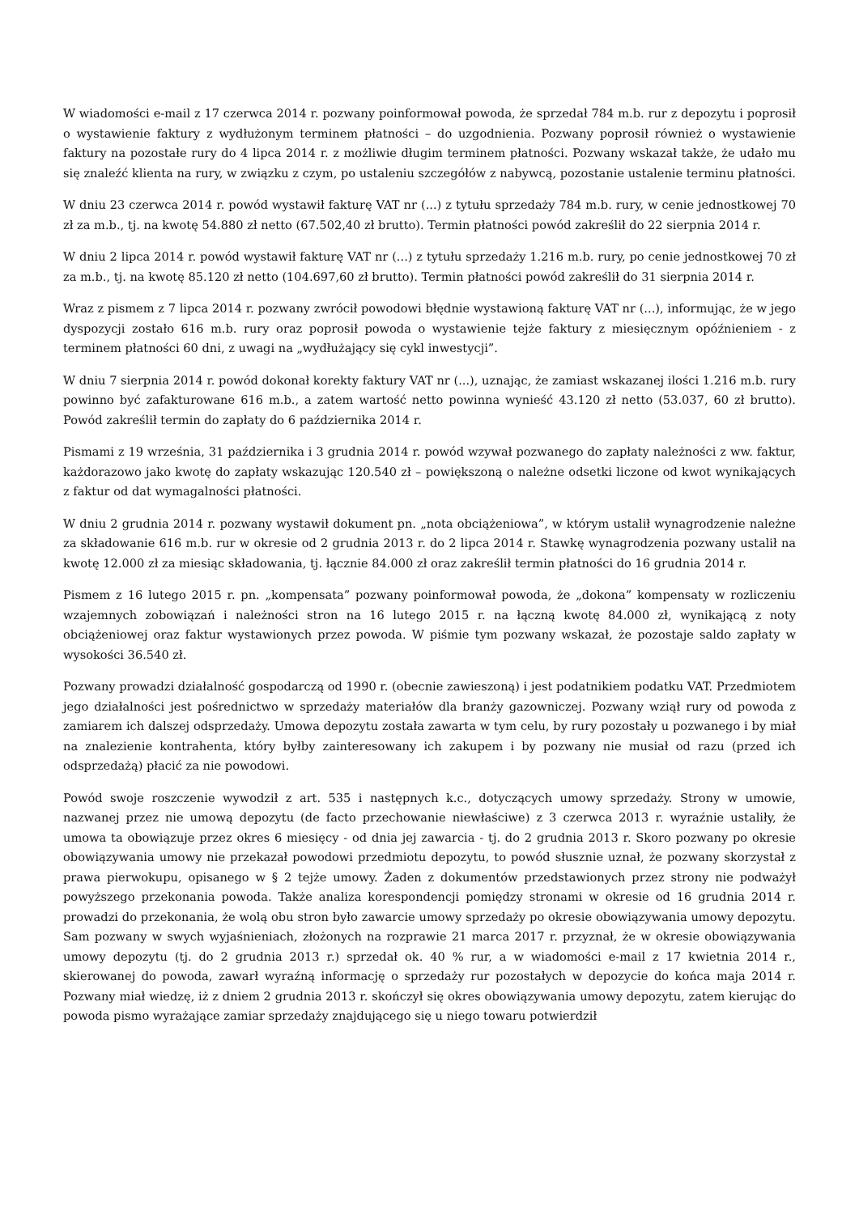W wiadomości e-mail z 17 czerwca 2014 r. pozwany poinformował powoda, że sprzedał 784 m.b. rur z depozytu i poprosił o wystawienie faktury z wydłużonym terminem płatności – do uzgodnienia. Pozwany poprosił również o wystawienie faktury na pozostałe rury do 4 lipca 2014 r. z możliwie długim terminem płatności. Pozwany wskazał także, że udało mu się znaleźć klienta na rury, w związku z czym, po ustaleniu szczegółów z nabywcą, pozostanie ustalenie terminu płatności.
W dniu 23 czerwca 2014 r. powód wystawił fakturę VAT nr (...) z tytułu sprzedaży 784 m.b. rury, w cenie jednostkowej 70 zł za m.b., tj. na kwotę 54.880 zł netto (67.502,40 zł brutto). Termin płatności powód zakreślił do 22 sierpnia 2014 r.
W dniu 2 lipca 2014 r. powód wystawił fakturę VAT nr (...) z tytułu sprzedaży 1.216 m.b. rury, po cenie jednostkowej 70 zł za m.b., tj. na kwotę 85.120 zł netto (104.697,60 zł brutto). Termin płatności powód zakreślił do 31 sierpnia 2014 r.
Wraz z pismem z 7 lipca 2014 r. pozwany zwrócił powodowi błędnie wystawioną fakturę VAT nr (...), informując, że w jego dyspozycji zostało 616 m.b. rury oraz poprosił powoda o wystawienie tejże faktury z miesięcznym opóźnieniem - z terminem płatności 60 dni, z uwagi na „wydłużający się cykl inwestycji”.
W dniu 7 sierpnia 2014 r. powód dokonał korekty faktury VAT nr (...), uznając, że zamiast wskazanej ilości 1.216 m.b. rury powinno być zafakturowane 616 m.b., a zatem wartość netto powinna wynieść 43.120 zł netto (53.037, 60 zł brutto). Powód zakreślił termin do zapłaty do 6 października 2014 r.
Pismami z 19 września, 31 października i 3 grudnia 2014 r. powód wzywał pozwanego do zapłaty należności z ww. faktur, każdorazowo jako kwotę do zapłaty wskazując 120.540 zł – powiększoną o należne odsetki liczone od kwot wynikających z faktur od dat wymagalności płatności.
W dniu 2 grudnia 2014 r. pozwany wystawił dokument pn. „nota obciążeniowa”, w którym ustalił wynagrodzenie należne za składowanie 616 m.b. rur w okresie od 2 grudnia 2013 r. do 2 lipca 2014 r. Stawkę wynagrodzenia pozwany ustalił na kwotę 12.000 zł za miesiąc składowania, tj. łącznie 84.000 zł oraz zakreślił termin płatności do 16 grudnia 2014 r.
Pismem z 16 lutego 2015 r. pn. „kompensata” pozwany poinformował powoda, że „dokona” kompensaty w rozliczeniu wzajemnych zobowiązań i należności stron na 16 lutego 2015 r. na łączną kwotę 84.000 zł, wynikającą z noty obciążeniowej oraz faktur wystawionych przez powoda. W piśmie tym pozwany wskazał, że pozostaje saldo zapłaty w wysokości 36.540 zł.
Pozwany prowadzi działalność gospodarczą od 1990 r. (obecnie zawieszoną) i jest podatnikiem podatku VAT. Przedmiotem jego działalności jest pośrednictwo w sprzedaży materiałów dla branży gazowniczej. Pozwany wziął rury od powoda z zamiarem ich dalszej odsprzedaży. Umowa depozytu została zawarta w tym celu, by rury pozostały u pozwanego i by miał na znalezienie kontrahenta, który byłby zainteresowany ich zakupem i by pozwany nie musiał od razu (przed ich odsprzedażą) płacić za nie powodowi.
Powód swoje roszczenie wywodził z art. 535 i następnych k.c., dotyczących umowy sprzedaży. Strony w umowie, nazwanej przez nie umową depozytu (de facto przechowanie niewłaściwe) z 3 czerwca 2013 r. wyraźnie ustaliły, że umowa ta obowiązuje przez okres 6 miesięcy - od dnia jej zawarcia - tj. do 2 grudnia 2013 r. Skoro pozwany po okresie obowiązywania umowy nie przekazał powodowi przedmiotu depozytu, to powód słusznie uznał, że pozwany skorzystał z prawa pierwokupu, opisanego w § 2 tejże umowy. Żaden z dokumentów przedstawionych przez strony nie podważył powyższego przekonania powoda. Także analiza korespondencji pomiędzy stronami w okresie od 16 grudnia 2014 r. prowadzi do przekonania, że wolą obu stron było zawarcie umowy sprzedaży po okresie obowiązywania umowy depozytu. Sam pozwany w swych wyjaśnieniach, złożonych na rozprawie 21 marca 2017 r. przyznał, że w okresie obowiązywania umowy depozytu (tj. do 2 grudnia 2013 r.) sprzedał ok. 40 % rur, a w wiadomości e-mail z 17 kwietnia 2014 r., skierowanej do powoda, zawarł wyraźną informację o sprzedaży rur pozostałych w depozycie do końca maja 2014 r. Pozwany miał wiedzę, iż z dniem 2 grudnia 2013 r. skończył się okres obowiązywania umowy depozytu, zatem kierując do powoda pismo wyrażające zamiar sprzedaży znajdującego się u niego towaru potwierdził